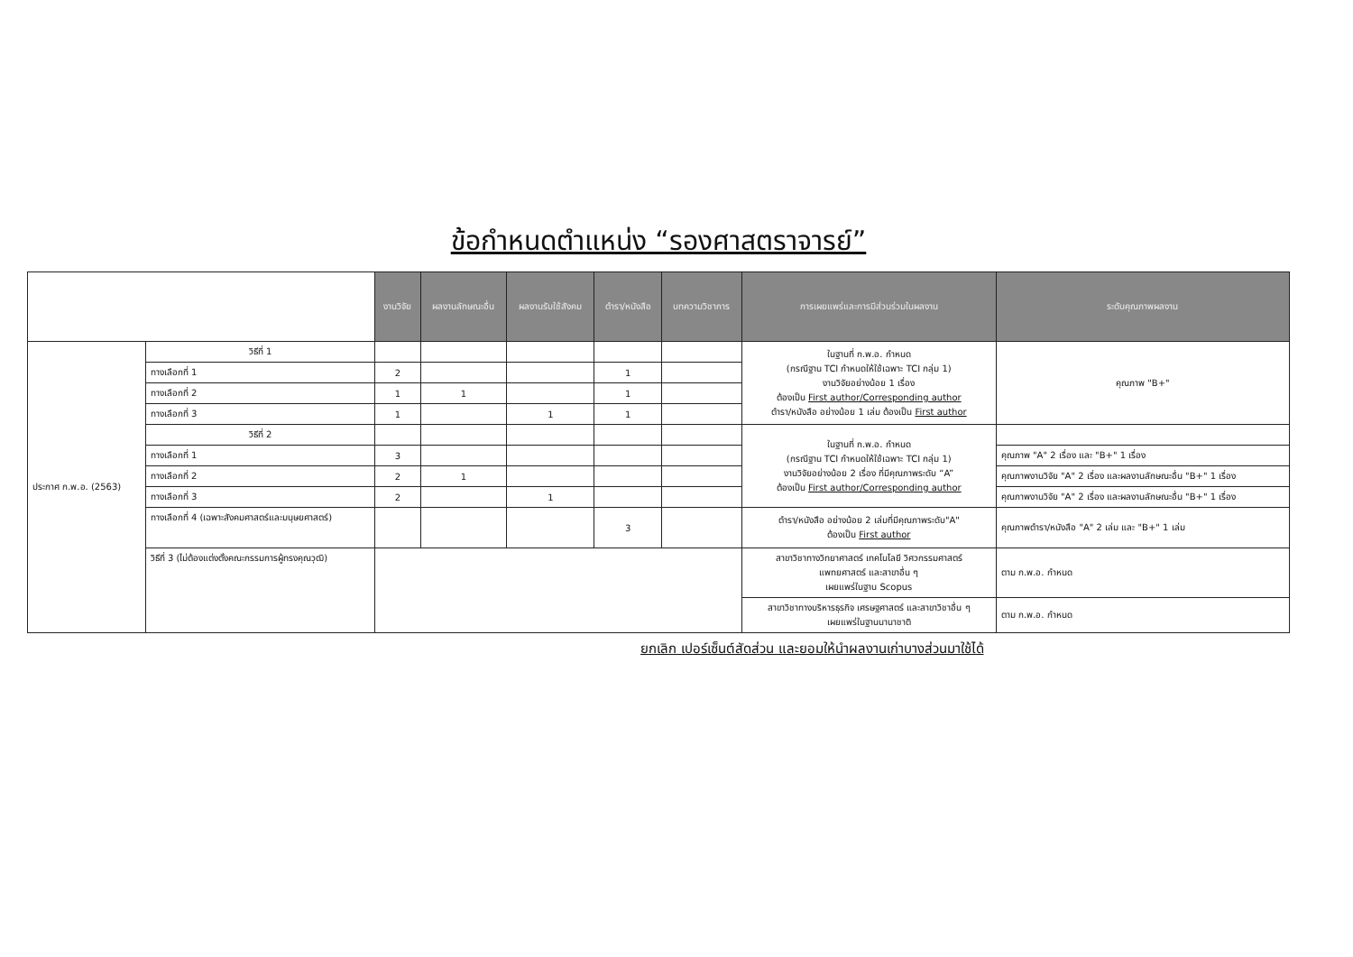ข้อกำหนดตำแหน่ง “รองศาสตราจารย์”
| | | งานวิจัย | ผลงานลักษณะอื่น | ผลงานรับใช้สังคม | ตำรา/หนังสือ | บทความวิชาการ | การเผยแพร่และการมีส่วนร่วมในผลงาน | ระดับคุณภาพผลงาน |
| --- | --- | --- | --- | --- | --- | --- | --- | --- |
| ประกาศ ก.พ.อ. (2563) | วิธีที่ 1 | | | | | | ในฐานที่ ก.พ.อ. กำหนด (กรณีฐาน TCI กำหนดให้ใช้เฉพาะ TCI กลุ่ม 1) งานวิจัยอย่างน้อย 1 เรื่อง ต้องเป็น First author/Corresponding author ตำรา/หนังสือ อย่างน้อย 1 เล่ม ต้องเป็น First author | คุณภาพ "B+" |
| | ทางเลือกที่ 1 | 2 | | | 1 | | | |
| | ทางเลือกที่ 2 | 1 | 1 | | 1 | | | |
| | ทางเลือกที่ 3 | 1 | | 1 | 1 | | | |
| | วิธีที่ 2 | | | | | | ในฐานที่ ก.พ.อ. กำหนด (กรณีฐาน TCI กำหนดให้ใช้เฉพาะ TCI กลุ่ม 1) งานวิจัยอย่างน้อย 2 เรื่อง ที่มีคุณภาพระดับ “A” ต้องเป็น First author/Corresponding author | |
| | ทางเลือกที่ 1 | 3 | | | | | | คุณภาพ "A" 2 เรื่อง และ "B+" 1 เรื่อง |
| | ทางเลือกที่ 2 | 2 | 1 | | | | | คุณภาพงานวิจัย "A" 2 เรื่อง และผลงานลักษณะอื่น "B+" 1 เรื่อง |
| | ทางเลือกที่ 3 | 2 | | 1 | | | | คุณภาพงานวิจัย "A" 2 เรื่อง และผลงานลักษณะอื่น "B+" 1 เรื่อง |
| | ทางเลือกที่ 4 (เฉพาะสังคมศาสตร์และมนุษยศาสตร์) | | | | 3 | | ตำรา/หนังสือ อย่างน้อย 2 เล่มที่มีคุณภาพระดับ"A" ต้องเป็น First author | คุณภาพตำรา/หนังสือ "A" 2 เล่ม และ "B+" 1 เล่ม |
| | วิธีที่ 3 (ไม่ต้องแต่งตั้งคณะกรรมการผู้ทรงคุณวุฒิ) | | | | | | สาขาวิชาทางวิทยาศาสตร์ เทคโนโลยี วิศวกรรมศาสตร์ แพทยศาสตร์ และสาขาอื่น ๆ เผยแพร่ในฐาน Scopus | ตาม ก.พ.อ. กำหนด |
| | | | | | | | สาขาวิชาทางบริหารธุรกิจ เศรษฐศาสตร์ และสาขาวิชาอื่น ๆ เผยแพร่ในฐานนานาชาติ | ตาม ก.พ.อ. กำหนด |
ยกเลิก เปอร์เซ็นต์สัดส่วน และยอมให้นำผลงานเก่าบางส่วนมาใช้ได้